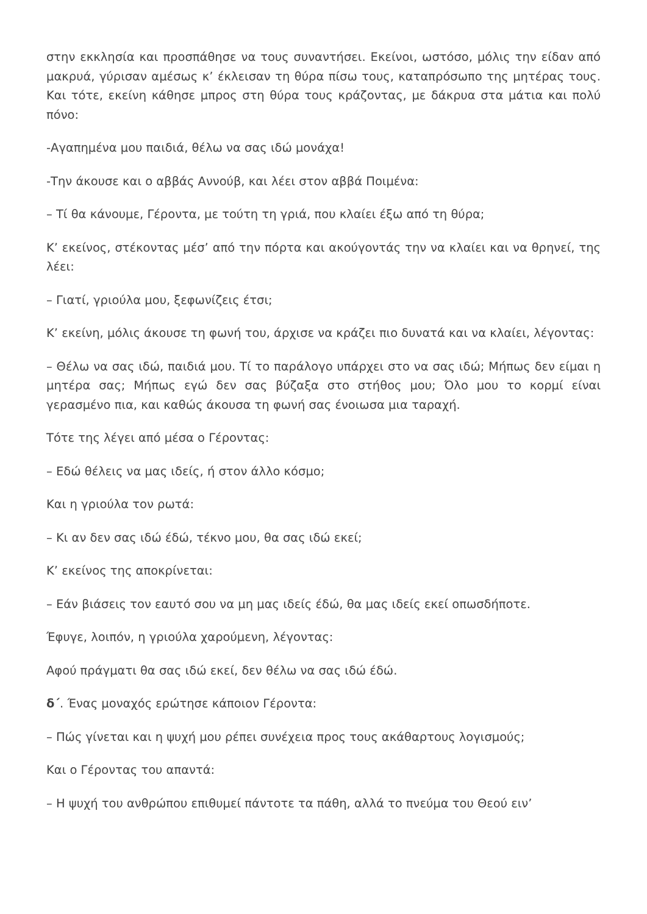στην εκκλησία και προσπάθησε να τους συναντήσει. Εκείνοι, ωστόσο, μόλις την είδαν από μακρυά, γύρισαν αμέσως κ’ έκλεισαν τη θύρα πίσω τους, καταπρόσωπο της μητέρας τους. Και τότε, εκείνη κάθησε μπρος στη θύρα τους κράζοντας, με δάκρυα στα μάτια και πολύ πόνο:
-Αγαπημένα μου παιδιά, θέλω να σας ιδώ μονάχα!
-Την άκουσε και ο αββάς Αννούβ, και λέει στον αββά Ποιμένα:
– Τί θα κάνουμε, Γέροντα, με τούτη τη γριά, που κλαίει έξω από τη θύρα;
Κ’ εκείνος, στέκοντας μέσ’ από την πόρτα και ακούγοντάς την να κλαίει και να θρηνεί, της λέει:
– Γιατί, γριούλα μου, ξεφωνίζεις έτσι;
Κ’ εκείνη, μόλις άκουσε τη φωνή του, άρχισε να κράζει πιο δυνατά και να κλαίει, λέγοντας:
– Θέλω να σας ιδώ, παιδιά μου. Τί το παράλογο υπάρχει στο να σας ιδώ; Μήπως δεν είμαι η μητέρα σας; Μήπως εγώ δεν σας βύζαξα στο στήθος μου; Όλο μου το κορμί είναι γερασμένο πια, και καθώς άκουσα τη φωνή σας ένοιωσα μια ταραχή.
Τότε της λέγει από μέσα ο Γέροντας:
– Εδώ θέλεις να μας ιδείς, ή στον άλλο κόσμο;
Και η γριούλα τον ρωτά:
– Κι αν δεν σας ιδώ έδώ, τέκνο μου, θα σας ιδώ εκεί;
Κ’ εκείνος της αποκρίνεται:
– Εάν βιάσεις τον εαυτό σου να μη μας ιδείς έδώ, θα μας ιδείς εκεί οπωσδήποτε.
Έφυγε, λοιπόν, η γριούλα χαρούμενη, λέγοντας:
Αφού πράγματι θα σας ιδώ εκεί, δεν θέλω να σας ιδώ έδώ.
δ΄. Ένας μοναχός ερώτησε κάποιον Γέροντα:
– Πώς γίνεται και η ψυχή μου ρέπει συνέχεια προς τους ακάθαρτους λογισμούς;
Και ο Γέροντας του απαντά:
– Η ψυχή του ανθρώπου επιθυμεί πάντοτε τα πάθη, αλλά το πνεύμα του Θεού ειν’